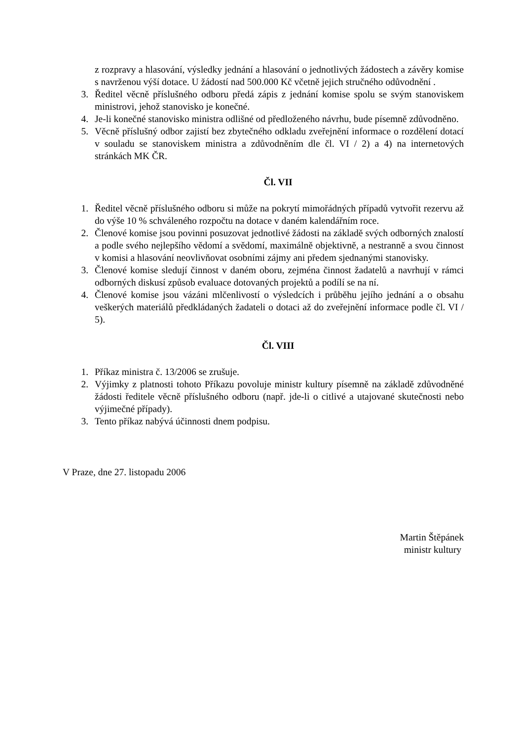z rozpravy a hlasování, výsledky jednání a hlasování o jednotlivých žádostech a závěry komise s navrženou výší dotace. U žádostí nad 500.000 Kč včetně jejich stručného odůvodnění .
3. Ředitel věcně příslušného odboru předá zápis z jednání komise spolu se svým stanoviskem ministrovi, jehož stanovisko je konečné.
4. Je-li konečné stanovisko ministra odlišné od předloženého návrhu, bude písemně zdůvodněno.
5. Věcně příslušný odbor zajistí bez zbytečného odkladu zveřejnění informace o rozdělení dotací v souladu se stanoviskem ministra a zdůvodněním dle čl. VI / 2) a 4) na internetových stránkách MK ČR.
Čl. VII
1. Ředitel věcně příslušného odboru si může na pokrytí mimořádných případů vytvořit rezervu až do výše 10 % schváleného rozpočtu na dotace v daném kalendářním roce.
2. Členové komise jsou povinni posuzovat jednotlivé žádosti na základě svých odborných znalostí a podle svého nejlepšího vědomí a svědomí, maximálně objektivně, a nestranně a svou činnost v komisi a hlasování neovlivňovat osobními zájmy ani předem sjednanými stanovisky.
3. Členové komise sledují činnost v daném oboru, zejména činnost žadatelů a navrhují v rámci odborných diskusí způsob evaluace dotovaných projektů a podílí se na ní.
4. Členové komise jsou vázáni mlčenlivostí o výsledcích i průběhu jejího jednání a o obsahu veškerých materiálů předkládaných žadateli o dotaci až do zveřejnění informace podle čl. VI / 5).
Čl. VIII
1. Příkaz ministra č. 13/2006 se zrušuje.
2. Výjimky z platnosti tohoto Příkazu povoluje ministr kultury písemně na základě zdůvodněné žádosti ředitele věcně příslušného odboru (např. jde-li o citlivé a utajované skutečnosti nebo výjimečné případy).
3. Tento příkaz nabývá účinnosti dnem podpisu.
V Praze, dne 27. listopadu 2006
Martin Štěpánek
ministr kultury